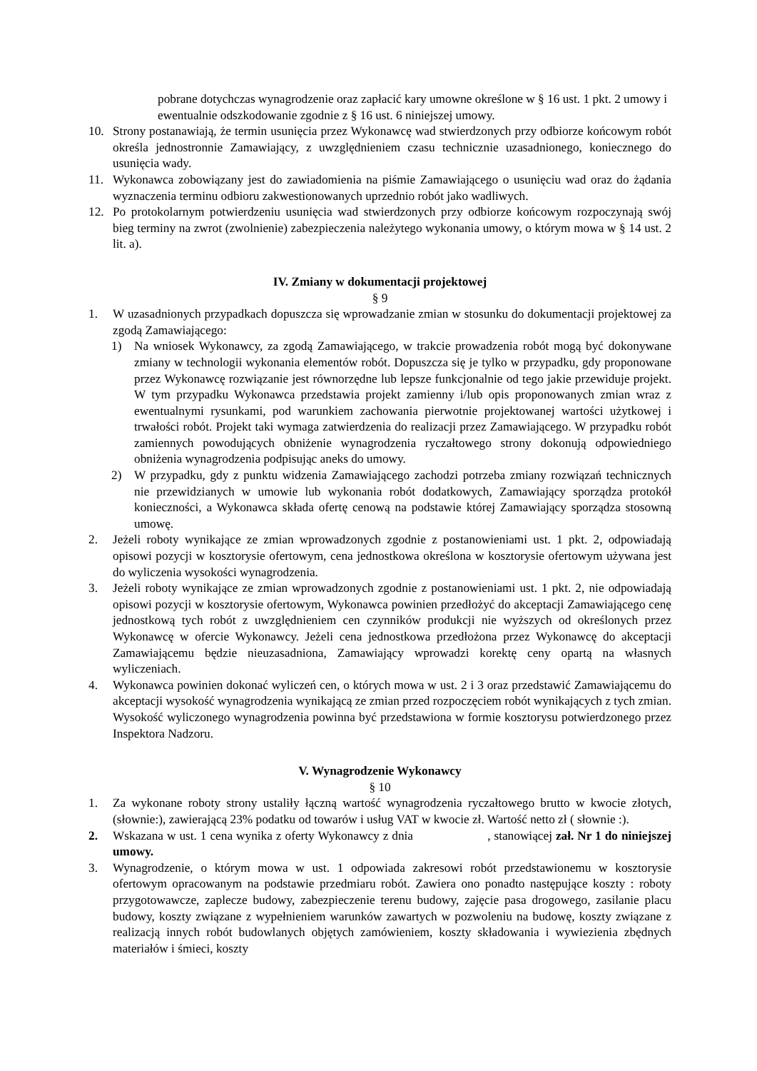pobrane dotychczas wynagrodzenie oraz zapłacić kary umowne określone w § 16 ust. 1 pkt. 2 umowy i ewentualnie odszkodowanie zgodnie z § 16 ust. 6 niniejszej umowy.
10. Strony postanawiają, że termin usunięcia przez Wykonawcę wad stwierdzonych przy odbiorze końcowym robót określa jednostronnie Zamawiający, z uwzględnieniem czasu technicznie uzasadnionego, koniecznego do usunięcia wady.
11. Wykonawca zobowiązany jest do zawiadomienia na piśmie Zamawiającego o usunięciu wad oraz do żądania wyznaczenia terminu odbioru zakwestionowanych uprzednio robót jako wadliwych.
12. Po protokolarnym potwierdzeniu usunięcia wad stwierdzonych przy odbiorze końcowym rozpoczynają swój bieg terminy na zwrot (zwolnienie) zabezpieczenia należytego wykonania umowy, o którym mowa w § 14 ust. 2 lit. a).
IV. Zmiany w dokumentacji projektowej
§ 9
1. W uzasadnionych przypadkach dopuszcza się wprowadzanie zmian w stosunku do dokumentacji projektowej za zgodą Zamawiającego:
1) Na wniosek Wykonawcy, za zgodą Zamawiającego, w trakcie prowadzenia robót mogą być dokonywane zmiany w technologii wykonania elementów robót. Dopuszcza się je tylko w przypadku, gdy proponowane przez Wykonawcę rozwiązanie jest równorzędne lub lepsze funkcjonalnie od tego jakie przewiduje projekt. W tym przypadku Wykonawca przedstawia projekt zamienny i/lub opis proponowanych zmian wraz z ewentualnymi rysunkami, pod warunkiem zachowania pierwotnie projektowanej wartości użytkowej i trwałości robót. Projekt taki wymaga zatwierdzenia do realizacji przez Zamawiającego. W przypadku robót zamiennych powodujących obniżenie wynagrodzenia ryczałtowego strony dokonują odpowiedniego obniżenia wynagrodzenia podpisując aneks do umowy.
2) W przypadku, gdy z punktu widzenia Zamawiającego zachodzi potrzeba zmiany rozwiązań technicznych nie przewidzianych w umowie lub wykonania robót dodatkowych, Zamawiający sporządza protokół konieczności, a Wykonawca składa ofertę cenową na podstawie której Zamawiający sporządza stosowną umowę.
2. Jeżeli roboty wynikające ze zmian wprowadzonych zgodnie z postanowieniami ust. 1 pkt. 2, odpowiadają opisowi pozycji w kosztorysie ofertowym, cena jednostkowa określona w kosztorysie ofertowym używana jest do wyliczenia wysokości wynagrodzenia.
3. Jeżeli roboty wynikające ze zmian wprowadzonych zgodnie z postanowieniami ust. 1 pkt. 2, nie odpowiadają opisowi pozycji w kosztorysie ofertowym, Wykonawca powinien przedłożyć do akceptacji Zamawiającego cenę jednostkową tych robót z uwzględnieniem cen czynników produkcji nie wyższych od określonych przez Wykonawcę w ofercie Wykonawcy. Jeżeli cena jednostkowa przedłożona przez Wykonawcę do akceptacji Zamawiającemu będzie nieuzasadniona, Zamawiający wprowadzi korektę ceny opartą na własnych wyliczeniach.
4. Wykonawca powinien dokonać wyliczeń cen, o których mowa w ust. 2 i 3 oraz przedstawić Zamawiającemu do akceptacji wysokość wynagrodzenia wynikającą ze zmian przed rozpoczęciem robót wynikających z tych zmian. Wysokość wyliczonego wynagrodzenia powinna być przedstawiona w formie kosztorysu potwierdzonego przez Inspektora Nadzoru.
V. Wynagrodzenie Wykonawcy
§ 10
1. Za wykonane roboty strony ustaliły łączną wartość wynagrodzenia ryczałtowego brutto w kwocie złotych, (słownie:), zawierającą 23% podatku od towarów i usług VAT w kwocie zł. Wartość netto zł ( słownie :).
2. Wskazana w ust. 1 cena wynika z oferty Wykonawcy z dnia , stanowiącej zał. Nr 1 do niniejszej umowy.
3. Wynagrodzenie, o którym mowa w ust. 1 odpowiada zakresowi robót przedstawionemu w kosztorysie ofertowym opracowanym na podstawie przedmiaru robót. Zawiera ono ponadto następujące koszty : roboty przygotowawcze, zaplecze budowy, zabezpieczenie terenu budowy, zajęcie pasa drogowego, zasilanie placu budowy, koszty związane z wypełnieniem warunków zawartych w pozwoleniu na budowę, koszty związane z realizacją innych robót budowlanych objętych zamówieniem, koszty składowania i wywiezienia zbędnych materiałów i śmieci, koszty